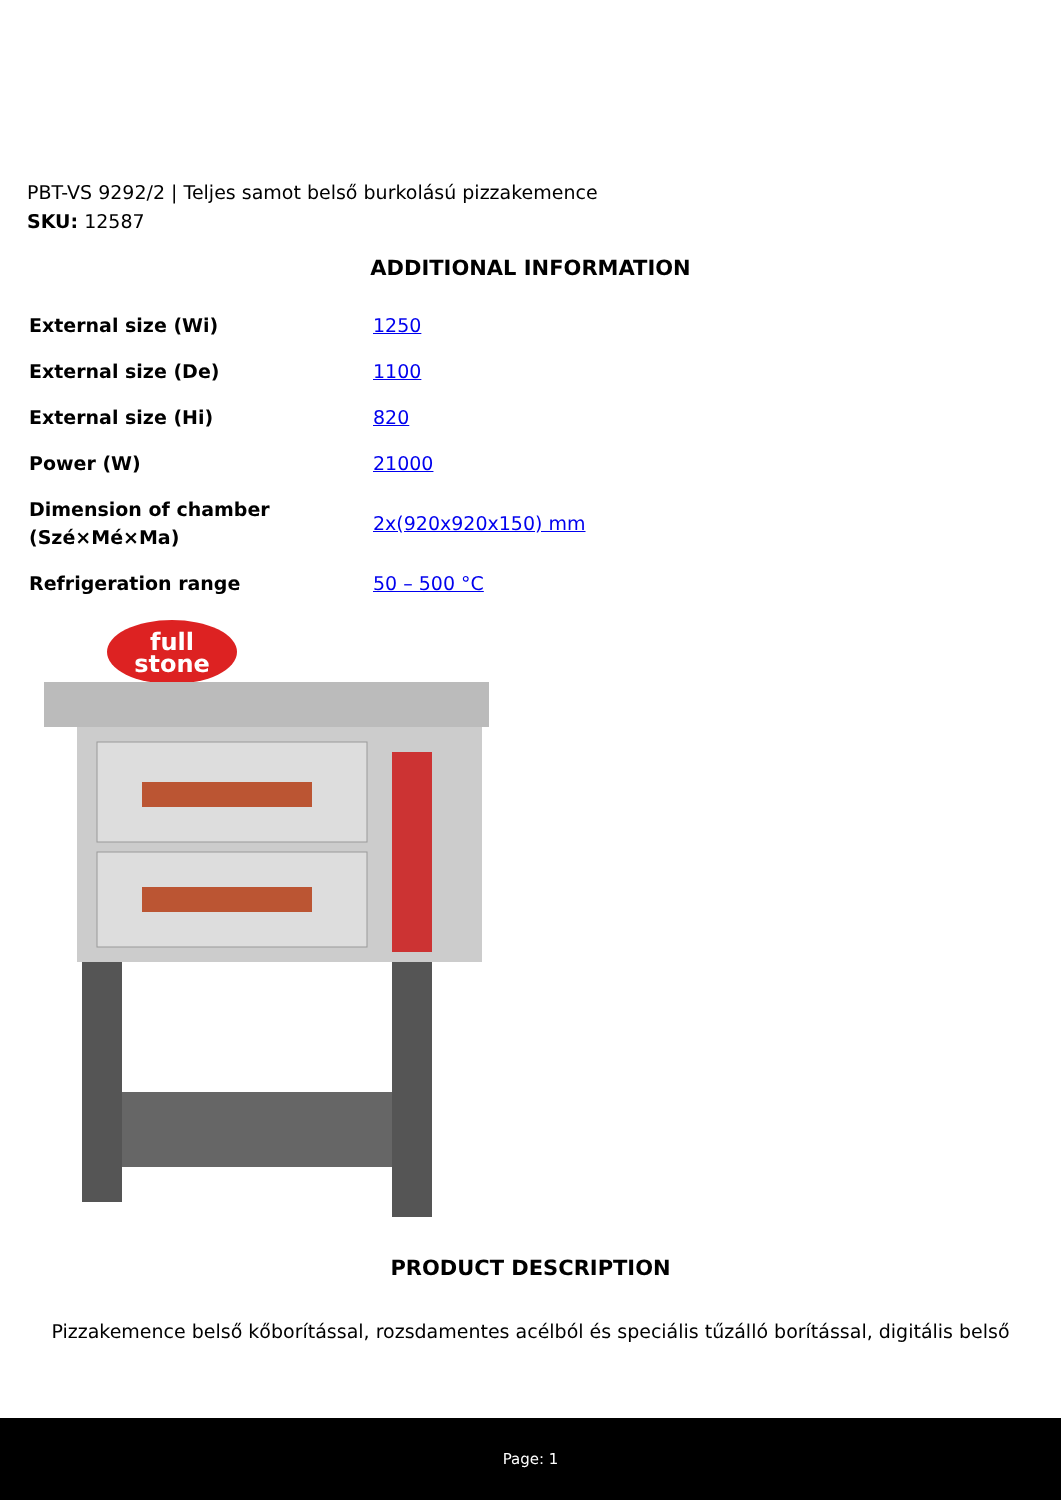PBT-VS 9292/2 | Teljes samot belső burkolású pizzakemence
SKU: 12587
ADDITIONAL INFORMATION
| External size (Wi) | 1250 |
| External size (De) | 1100 |
| External size (Hi) | 820 |
| Power (W) | 21000 |
| Dimension of chamber (Szé×Mé×Ma) | 2x(920x920x150) mm |
| Refrigeration range | 50 – 500 °C |
full
stone
PRODUCT DESCRIPTION
Pizzakemence belső kőborítással, rozsdamentes acélból és speciális tűzálló borítással, digitális belső
Page: 1